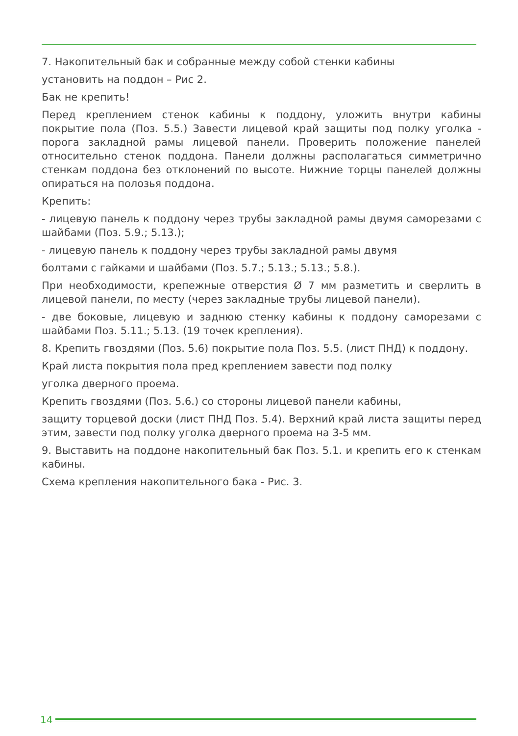7. Накопительный бак и собранные между собой стенки кабины
установить на поддон – Рис 2.
Бак не крепить!
Перед креплением стенок кабины к поддону, уложить внутри кабины покрытие пола (Поз. 5.5.) Завести лицевой край защиты под полку уголка - порога закладной рамы лицевой панели. Проверить положение панелей относительно стенок поддона. Панели должны располагаться симметрично стенкам поддона без отклонений по высоте. Нижние торцы панелей должны опираться на полозья поддона.
Крепить:
- лицевую панель к поддону через трубы закладной рамы двумя саморезами с шайбами (Поз. 5.9.; 5.13.);
- лицевую панель к поддону через трубы закладной рамы двумя
болтами с гайками и шайбами (Поз. 5.7.; 5.13.; 5.13.; 5.8.).
При необходимости, крепежные отверстия Ø 7 мм разметить и сверлить в лицевой панели, по месту (через закладные трубы лицевой панели).
- две боковые, лицевую и заднюю стенку кабины к поддону саморезами с шайбами Поз. 5.11.; 5.13. (19 точек крепления).
8. Крепить гвоздями (Поз. 5.6) покрытие пола Поз. 5.5. (лист ПНД) к поддону.
Край листа покрытия пола пред креплением завести под полку
уголка дверного проема.
Крепить гвоздями (Поз. 5.6.) со стороны лицевой панели кабины,
защиту торцевой доски (лист ПНД Поз. 5.4). Верхний край листа защиты перед этим, завести под полку уголка дверного проема на 3-5 мм.
9. Выставить на поддоне накопительный бак Поз. 5.1. и крепить его к стенкам кабины.
Схема крепления накопительного бака - Рис. 3.
14